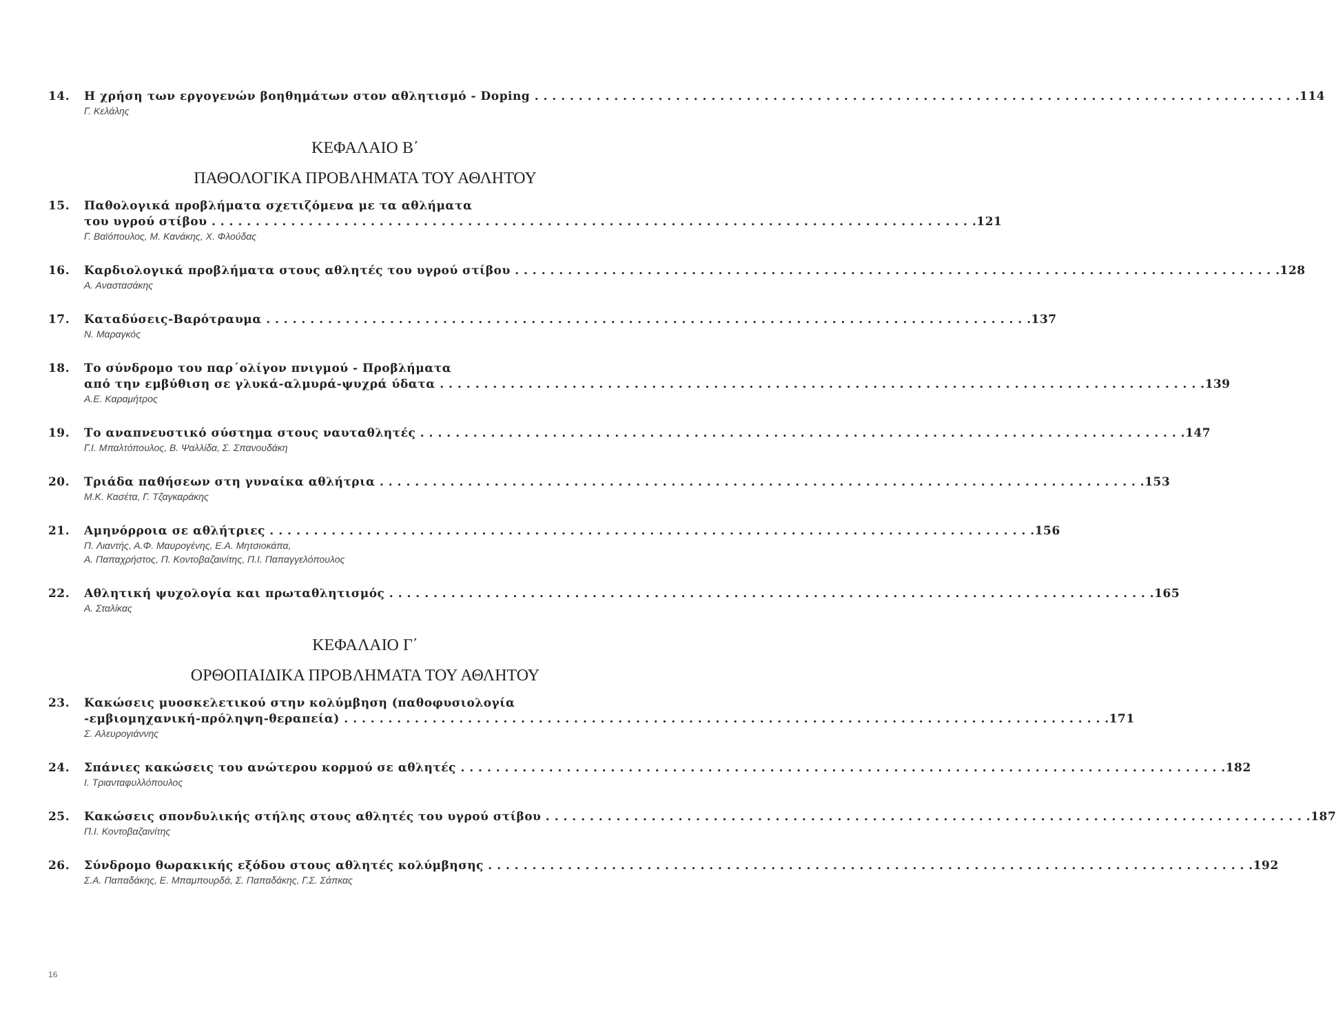14. Η χρήση των εργογενών βοηθημάτων στον αθλητισμό - Doping 114
Γ. Κελάλης
ΚΕΦΑΛΑΙΟ Β΄
ΠΑΘΟΛΟΓΙΚΑ ΠΡΟΒΛΗΜΑΤΑ ΤΟΥ ΑΘΛΗΤΟΥ
15. Παθολογικά προβλήματα σχετιζόμενα με τα αθλήματα
του υγρού στίβου 121
Γ. Βαϊόπουλος, Μ. Κανάκης, Χ. Φλούδας
16. Καρδιολογικά προβλήματα στους αθλητές του υγρού στίβου 128
Α. Αναστασάκης
17. Καταδύσεις-Βαρότραυμα 137
Ν. Μαραγκός
18. Το σύνδρομο του παρ΄ολίγον πνιγμού - Προβλήματα
από την εμβύθιση σε γλυκά-αλμυρά-ψυχρά ύδατα 139
Α.Ε. Καραμήτρος
19. Το αναπνευστικό σύστημα στους ναυταθλητές 147
Γ.Ι. Μπαλτόπουλος, Β. Ψαλλίδα, Σ. Σπανουδάκη
20. Τριάδα παθήσεων στη γυναίκα αθλήτρια 153
Μ.Κ. Κασέτα, Γ. Τζαγκαράκης
21. Αμηνόρροια σε αθλήτριες 156
Π. Λιαντής, Α.Φ. Μαυρογένης, Ε.Α. Μητσιοκάπα,
Α. Παπαχρήστος, Π. Κοντοβαζαινίτης, Π.Ι. Παπαγγελόπουλος
22. Αθλητική ψυχολογία και πρωταθλητισμός 165
Α. Σταλίκας
ΚΕΦΑΛΑΙΟ Γ΄
ΟΡΘΟΠΑΙΔΙΚΑ ΠΡΟΒΛΗΜΑΤΑ ΤΟΥ ΑΘΛΗΤΟΥ
23. Κακώσεις μυοσκελετικού στην κολύμβηση (παθοφυσιολογία
-εμβιομηχανική-πρόληψη-θεραπεία) 171
Σ. Αλευρογιάννης
24. Σπάνιες κακώσεις του ανώτερου κορμού σε αθλητές 182
Ι. Τριανταφυλλόπουλος
25. Κακώσεις σπονδυλικής στήλης στους αθλητές του υγρού στίβου 187
Π.Ι. Κοντοβαζαινίτης
26. Σύνδρομο θωρακικής εξόδου στους αθλητές κολύμβησης 192
Σ.Α. Παπαδάκης, Ε. Μπαμπουρδά, Σ. Παπαδάκης, Γ.Σ. Σάπκας
16